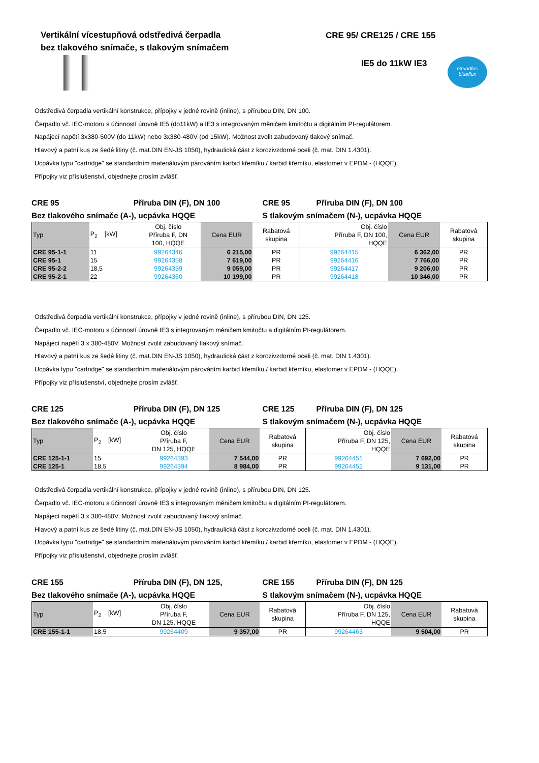Vertikální vícestupňová odstředivá čerpadla
bez tlakového snímače, s tlakovým snímačem
CRE 95/ CRE125 / CRE 155
IE5 do 11kW IE3
Grundfos blueflux
Odstředivá čerpadla vertikální konstrukce, přípojky v jedné rovině (inline), s přírubou DIN, DN 100.
Čerpadlo vč. IEC-motoru s účinností úrovně IE5 (do11kW) a IE3 s integrovaným měničem kmitočtu a digitálním PI-regulátorem.
Napájecí napětí 3x380-500V (do 11kW) nebo 3x380-480V (od 15kW). Možnost zvolit zabudovaný tlakový snímač.
Hlavový a patní kus ze šedé litiny (č. mat.DIN EN-JS 1050), hydraulická část z korozivzdorné oceli (č. mat. DIN 1.4301).
Ucpávka typu "cartridge" se standardním materiálovým párováním karbid křemíku / karbid křemíku, elastomer v EPDM - (HQQE).
Přípojky viz příslušenství, objednejte prosím zvlášť.
CRE 95 Příruba DIN (F), DN 100
Bez tlakového snímače (A-), ucpávka HQQE
CRE 95 Příruba DIN (F), DN 100
S tlakovým snímačem (N-), ucpávka HQQE
| Typ | P<sub>2</sub> [kW] | Obj. číslo Příruba F, DN 100, HQQE | Cena EUR | Rabatová skupina | Obj. číslo Příruba F, DN 100, HQQE | Cena EUR | Rabatová skupina |
| --- | --- | --- | --- | --- | --- | --- | --- |
| CRE 95-1-1 | 11 | 99264346 | 6 215,00 | PR | 99264415 | 6 362,00 | PR |
| CRE 95-1 | 15 | 99264358 | 7 619,00 | PR | 99264416 | 7 766,00 | PR |
| CRE 95-2-2 | 18,5 | 99264359 | 9 059,00 | PR | 99264417 | 9 206,00 | PR |
| CRE 95-2-1 | 22 | 99264360 | 10 199,00 | PR | 99264418 | 10 346,00 | PR |
Odstředivá čerpadla vertikální konstrukce, přípojky v jedné rovině (inline), s přírubou DIN, DN 125.
Čerpadlo vč. IEC-motoru s účinností úrovně IE3 s integrovaným měničem kmitočtu a digitálním PI-regulátorem.
Napájecí napětí 3 x 380-480V. Možnost zvolit zabudovaný tlakový snímač.
Hlavový a patní kus ze šedé litiny (č. mat.DIN EN-JS 1050), hydraulická část z korozivzdorné oceli (č. mat. DIN 1.4301).
Ucpávka typu "cartridge" se standardním materiálovým párováním karbid křemíku / karbid křemíku, elastomer v EPDM - (HQQE).
Přípojky viz příslušenství, objednejte prosím zvlášť.
CRE 125 Příruba DIN (F), DN 125
Bez tlakového snímače (A-), ucpávka HQQE
CRE 125 Příruba DIN (F), DN 125
S tlakovým snímačem (N-), ucpávka HQQE
| Typ | P<sub>2</sub> [kW] | Obj. číslo Příruba F, DN 125, HQQE | Cena EUR | Rabatová skupina | Obj. číslo Příruba F, DN 125, HQQE | Cena EUR | Rabatová skupina |
| --- | --- | --- | --- | --- | --- | --- | --- |
| CRE 125-1-1 | 15 | 99264393 | 7 544,00 | PR | 99264451 | 7 692,00 | PR |
| CRE 125-1 | 18,5 | 99264394 | 8 984,00 | PR | 99264452 | 9 131,00 | PR |
Odstředivá čerpadla vertikální konstrukce, přípojky v jedné rovině (inline), s přírubou DIN, DN 125.
Čerpadlo vč. IEC-motoru s účinností úrovně IE3 s integrovaným měničem kmitočtu a digitálním PI-regulátorem.
Napájecí napětí 3 x 380-480V. Možnost zvolit zabudovaný tlakový snímač.
Hlavový a patní kus ze šedé litiny (č. mat.DIN EN-JS 1050), hydraulická část z korozivzdorné oceli (č. mat. DIN 1.4301).
Ucpávka typu "cartridge" se standardním materiálovým párováním karbid křemíku / karbid křemíku, elastomer v EPDM - (HQQE).
Přípojky viz příslušenství, objednejte prosím zvlášť.
CRE 155 Příruba DIN (F), DN 125,
Bez tlakového snímače (A-), ucpávka HQQE
CRE 155 Příruba DIN (F), DN 125
S tlakovým snímačem (N-), ucpávka HQQE
| Typ | P<sub>2</sub> [kW] | Obj. číslo Příruba F, DN 125, HQQE | Cena EUR | Rabatová skupina | Obj. číslo Příruba F, DN 125, HQQE | Cena EUR | Rabatová skupina |
| --- | --- | --- | --- | --- | --- | --- | --- |
| CRE 155-1-1 | 18,5 | 99264409 | 9 357,00 | PR | 99264463 | 9 504,00 | PR |